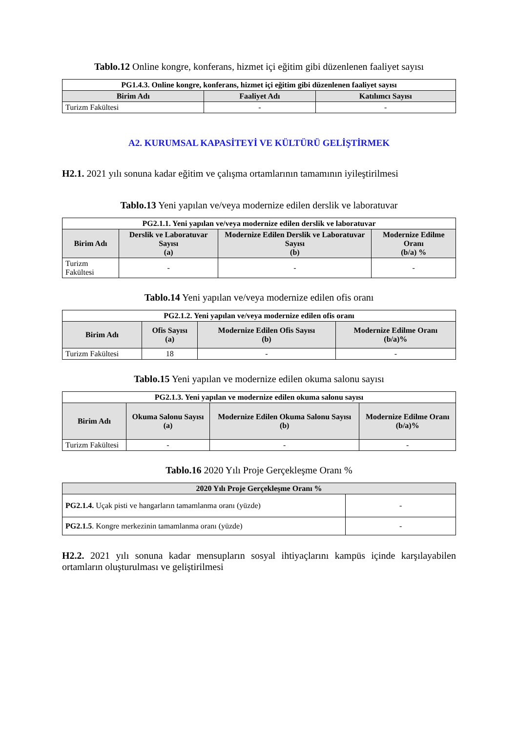Tablo.12 Online kongre, konferans, hizmet içi eğitim gibi düzenlenen faaliyet sayısı
| PG1.4.3. Online kongre, konferans, hizmet içi eğitim gibi düzenlenen faaliyet sayısı | | |
| --- | --- | --- |
| Birim Adı | Faaliyet Adı | Katılımcı Sayısı |
| Turizm Fakültesi | - | - |
A2. KURUMSAL KAPASİTEYİ VE KÜLTÜRÜ GELİŞTİRMEK
H2.1. 2021 yılı sonuna kadar eğitim ve çalışma ortamlarının tamamının iyileştirilmesi
Tablo.13 Yeni yapılan ve/veya modernize edilen derslik ve laboratuvar
| PG2.1.1. Yeni yapılan ve/veya modernize edilen derslik ve laboratuvar | | | |
| --- | --- | --- | --- |
| Birim Adı | Derslik ve Laboratuvar Sayısı (a) | Modernize Edilen Derslik ve Laboratuvar Sayısı (b) | Modernize Edilme Oranı (b/a) % |
| Turizm Fakültesi | - | - | - |
Tablo.14 Yeni yapılan ve/veya modernize edilen ofis oranı
| PG2.1.2. Yeni yapılan ve/veya modernize edilen ofis oranı | | | |
| --- | --- | --- | --- |
| Birim Adı | Ofis Sayısı (a) | Modernize Edilen Ofis Sayısı (b) | Modernize Edilme Oranı (b/a)% |
| Turizm Fakültesi | 18 | - | - |
Tablo.15 Yeni yapılan ve modernize edilen okuma salonu sayısı
| PG2.1.3. Yeni yapılan ve modernize edilen okuma salonu sayısı | | | |
| --- | --- | --- | --- |
| Birim Adı | Okuma Salonu Sayısı (a) | Modernize Edilen Okuma Salonu Sayısı (b) | Modernize Edilme Oranı (b/a)% |
| Turizm Fakültesi | - | - | - |
Tablo.16 2020 Yılı Proje Gerçekleşme Oranı %
| 2020 Yılı Proje Gerçekleşme Oranı % | |
| --- | --- |
| PG2.1.4. Uçak pisti ve hangarların tamamlanma oranı (yüzde) | - |
| PG2.1.5 . Kongre merkezinin tamamlanma oranı (yüzde) | - |
H2.2. 2021 yılı sonuna kadar mensupların sosyal ihtiyaçlarını kampüs içinde karşılayabilen ortamların oluşturulması ve geliştirilmesi